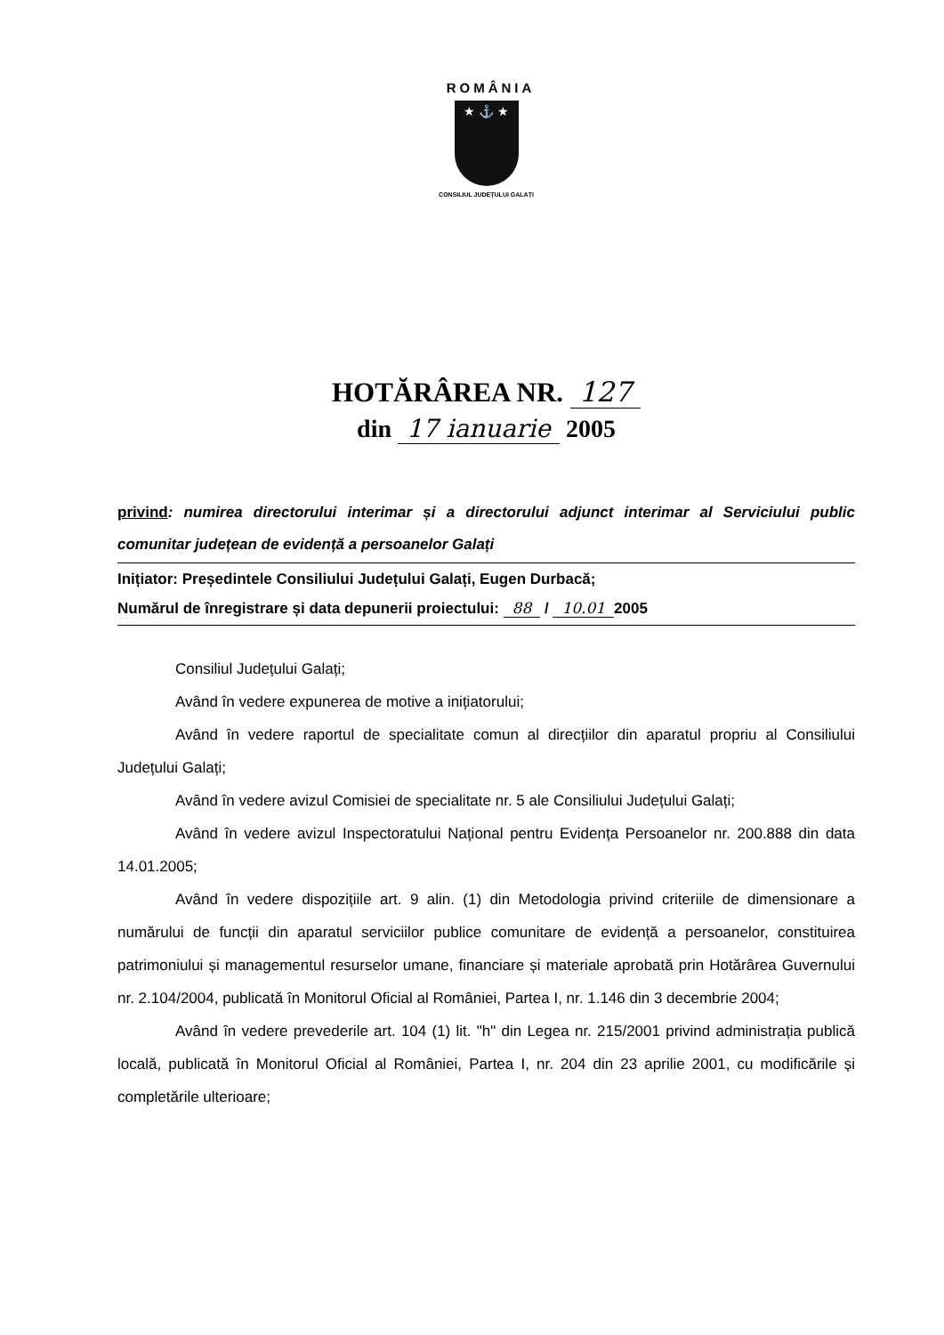ROMÂNIA
★ ⚓ ★
CONSILIUL JUDEȚULUI GALAȚI
HOTĂRÂREA NR. 127
din 17 ianuarie 2005
privind: numirea directorului interimar și a directorului adjunct interimar al Serviciului public comunitar județean de evidență a persoanelor Galați
Inițiator: Președintele Consiliului Județului Galați, Eugen Durbacă;
Numărul de înregistrare și data depunerii proiectului: 88 / 10.01 2005
Consiliul Județului Galați;
Având în vedere expunerea de motive a inițiatorului;
Având în vedere raportul de specialitate comun al direcțiilor din aparatul propriu al Consiliului Județului Galați;
Având în vedere avizul Comisiei de specialitate nr. 5 ale Consiliului Județului Galați;
Având în vedere avizul Inspectoratului Național pentru Evidența Persoanelor nr. 200.888 din data 14.01.2005;
Având în vedere dispozițiile art. 9 alin. (1) din Metodologia privind criteriile de dimensionare a numărului de funcții din aparatul serviciilor publice comunitare de evidență a persoanelor, constituirea patrimoniului și managementul resurselor umane, financiare și materiale aprobată prin Hotărârea Guvernului nr. 2.104/2004, publicată în Monitorul Oficial al României, Partea I, nr. 1.146 din 3 decembrie 2004;
Având în vedere prevederile art. 104 (1) lit. "h" din Legea nr. 215/2001 privind administrația publică locală, publicată în Monitorul Oficial al României, Partea I, nr. 204 din 23 aprilie 2001, cu modificările și completările ulterioare;